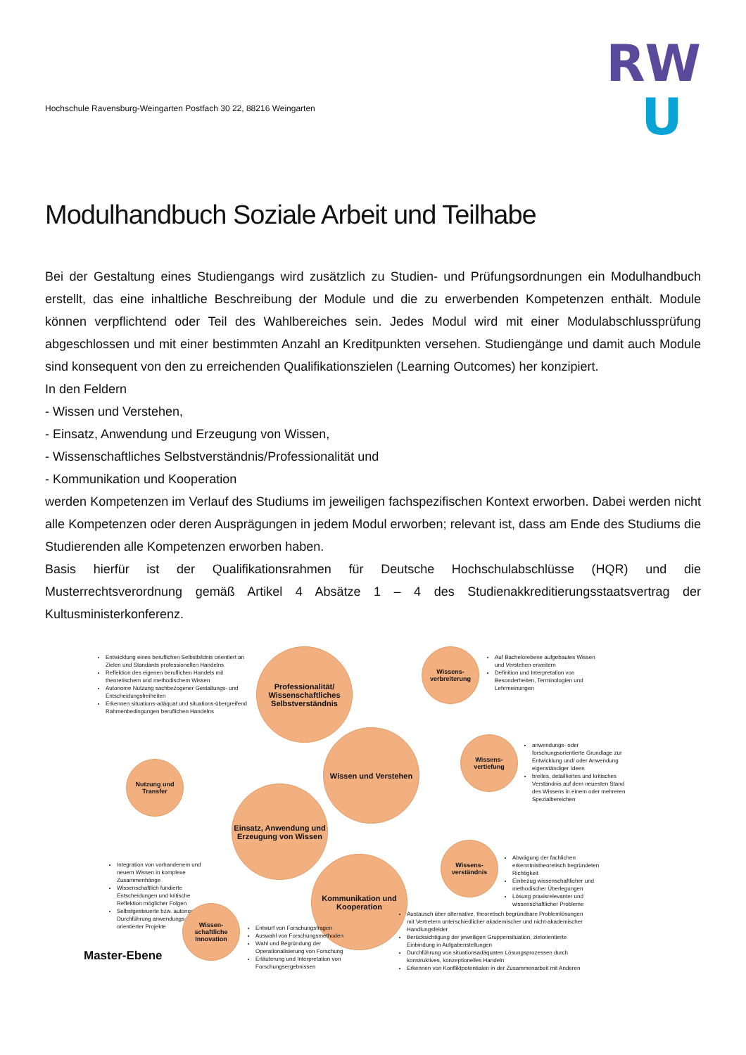Hochschule Ravensburg-Weingarten Postfach 30 22, 88216 Weingarten
RW
U
Modulhandbuch Soziale Arbeit und Teilhabe
Bei der Gestaltung eines Studiengangs wird zusätzlich zu Studien- und Prüfungsordnungen ein Modulhandbuch erstellt, das eine inhaltliche Beschreibung der Module und die zu erwerbenden Kompetenzen enthält. Module können verpflichtend oder Teil des Wahlbereiches sein. Jedes Modul wird mit einer Modulabschlussprüfung abgeschlossen und mit einer bestimmten Anzahl an Kreditpunkten versehen. Studiengänge und damit auch Module sind konsequent von den zu erreichenden Qualifikationszielen (Learning Outcomes) her konzipiert.
In den Feldern
- Wissen und Verstehen,
- Einsatz, Anwendung und Erzeugung von Wissen,
- Wissenschaftliches Selbstverständnis/Professionalität und
- Kommunikation und Kooperation
werden Kompetenzen im Verlauf des Studiums im jeweiligen fachspezifischen Kontext erworben. Dabei werden nicht alle Kompetenzen oder deren Ausprägungen in jedem Modul erworben; relevant ist, dass am Ende des Studiums die Studierenden alle Kompetenzen erworben haben.
Basis hierfür ist der Qualifikationsrahmen für Deutsche Hochschulabschlüsse (HQR) und die Musterrechtsverordnung gemäß Artikel 4 Absätze 1 – 4 des Studienakkreditierungsstaatsvertrag der Kultusministerkonferenz.
Entwicklung eines beruflichen Selbstbildnis orientiert an Zielen und Standards professionellen Handelns
Reflektion des eigenen beruflichen Handels mit theoretischem und methodischem Wissen
Autonome Nutzung sachbezogener Gestaltungs- und Entscheidungsfreiheiten
Erkennen situations-adäquat und situations-übergreifend Rahmenbedingungen beruflichen Handelns
Professionalität/ Wissenschaftliches Selbstverständnis
Wissens-verbreiterung
Auf Bachelorebene aufgebautes Wissen und Verstehen erweitern
Definition und Interpretation von Besonderheiten, Terminologien und Lehrmeinungen
Nutzung und Transfer
Wissen und Verstehen
Wissens-vertiefung
anwendungs- oder forschungsorientierte Grundlage zur Entwicklung und/ oder Anwendung eigenständiger Ideen
breites, detailliertes und kritisches Verständnis auf dem neuesten Stand des Wissens in einem oder mehreren Spezialbereichen
Einsatz, Anwendung und Erzeugung von Wissen
Integration von vorhandenem und neuem Wissen in komplexe Zusammenhänge
Wissenschaftlich fundierte Entscheidungen und kritische Reflektion möglicher Folgen
Selbstgesteuerte bzw. autonome Durchführung anwendungs-orientierter Projekte
Wissens-verständnis
Abwägung der fachlichen erkenntnistheoretisch begründeten Richtigkeit
Einbezug wissenschaftlicher und methodischer Überlegungen
Lösung praxisrelevanter und wissenschaftlicher Probleme
Kommunikation und Kooperation
Wissen-schaftliche Innovation
Entwurf von Forschungsfragen
Auswahl von Forschungsmethoden
Wahl und Begründung der Operationalisierung von Forschung
Erläuterung und Interpretation von Forschungsergebnissen
Austausch über alternative, theoretisch begründbare Problemlösungen mit Vertretern unterschiedlicher akademischer und nicht-akademischer Handlungsfelder
Berücksichtigung der jeweiligen Gruppensituation, zielorientierte Einbindung in Aufgabenstellungen
Durchführung von situationsadäquaten Lösungsprozessen durch konstruktives, konzeptionelles Handeln
Erkennen von Konfliktpotentialen in der Zusammenarbeit mit Anderen
Master-Ebene